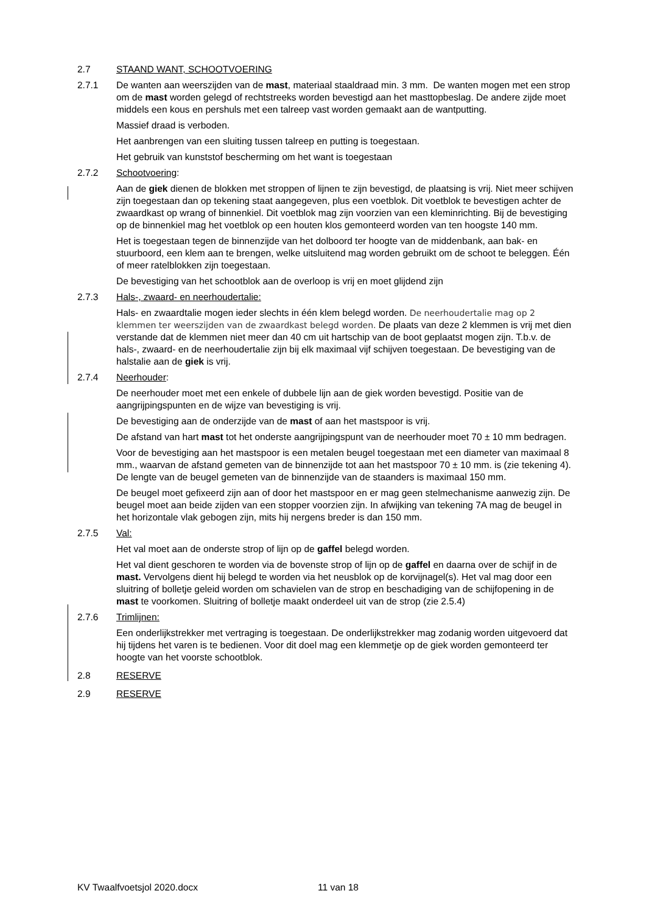2.7 STAAND WANT, SCHOOTVOERING
2.7.1 De wanten aan weerszijden van de mast, materiaal staaldraad min. 3 mm. De wanten mogen met een strop om de mast worden gelegd of rechtstreeks worden bevestigd aan het masttopbeslag. De andere zijde moet middels een kous en pershuls met een talreep vast worden gemaakt aan de wantputting.
Massief draad is verboden.
Het aanbrengen van een sluiting tussen talreep en putting is toegestaan.
Het gebruik van kunststof bescherming om het want is toegestaan
2.7.2 Schootvoering:
Aan de giek dienen de blokken met stroppen of lijnen te zijn bevestigd, de plaatsing is vrij. Niet meer schijven zijn toegestaan dan op tekening staat aangegeven, plus een voetblok. Dit voetblok te bevestigen achter de zwaardkast op wrang of binnenkiel. Dit voetblok mag zijn voorzien van een kleminrichting. Bij de bevestiging op de binnenkiel mag het voetblok op een houten klos gemonteerd worden van ten hoogste 140 mm.
Het is toegestaan tegen de binnenzijde van het dolboord ter hoogte van de middenbank, aan bak- en stuurboord, een klem aan te brengen, welke uitsluitend mag worden gebruikt om de schoot te beleggen. Één of meer ratelblokken zijn toegestaan.
De bevestiging van het schootblok aan de overloop is vrij en moet glijdend zijn
2.7.3 Hals-, zwaard- en neerhoudertalie:
Hals- en zwaardtalie mogen ieder slechts in één klem belegd worden. De neerhoudertalie mag op 2 klemmen ter weerszijden van de zwaardkast belegd worden. De plaats van deze 2 klemmen is vrij met dien verstande dat de klemmen niet meer dan 40 cm uit hartschip van de boot geplaatst mogen zijn. T.b.v. de hals-, zwaard- en de neerhoudertalie zijn bij elk maximaal vijf schijven toegestaan. De bevestiging van de halstalie aan de giek is vrij.
2.7.4 Neerhouder:
De neerhouder moet met een enkele of dubbele lijn aan de giek worden bevestigd. Positie van de aangrijpingspunten en de wijze van bevestiging is vrij.
De bevestiging aan de onderzijde van de mast of aan het mastspoor is vrij.
De afstand van hart mast tot het onderste aangrijpingspunt van de neerhouder moet 70 ± 10 mm bedragen.
Voor de bevestiging aan het mastspoor is een metalen beugel toegestaan met een diameter van maximaal 8 mm., waarvan de afstand gemeten van de binnenzijde tot aan het mastspoor 70 ± 10 mm. is (zie tekening 4). De lengte van de beugel gemeten van de binnenzijde van de staanders is maximaal 150 mm.
De beugel moet gefixeerd zijn aan of door het mastspoor en er mag geen stelmechanisme aanwezig zijn. De beugel moet aan beide zijden van een stopper voorzien zijn. In afwijking van tekening 7A mag de beugel in het horizontale vlak gebogen zijn, mits hij nergens breder is dan 150 mm.
2.7.5 Val:
Het val moet aan de onderste strop of lijn op de gaffel belegd worden.
Het val dient geschoren te worden via de bovenste strop of lijn op de gaffel en daarna over de schijf in de mast. Vervolgens dient hij belegd te worden via het neusblok op de korvijnagel(s). Het val mag door een sluitring of bolletje geleid worden om schavielen van de strop en beschadiging van de schijfopening in de mast te voorkomen. Sluitring of bolletje maakt onderdeel uit van de strop (zie 2.5.4)
2.7.6 Trimlijnen:
Een onderlijkstrekker met vertraging is toegestaan. De onderlijkstrekker mag zodanig worden uitgevoerd dat hij tijdens het varen is te bedienen. Voor dit doel mag een klemmetje op de giek worden gemonteerd ter hoogte van het voorste schootblok.
2.8 RESERVE
2.9 RESERVE
KV Twaalfvoetsjol 2020.docx 11 van 18